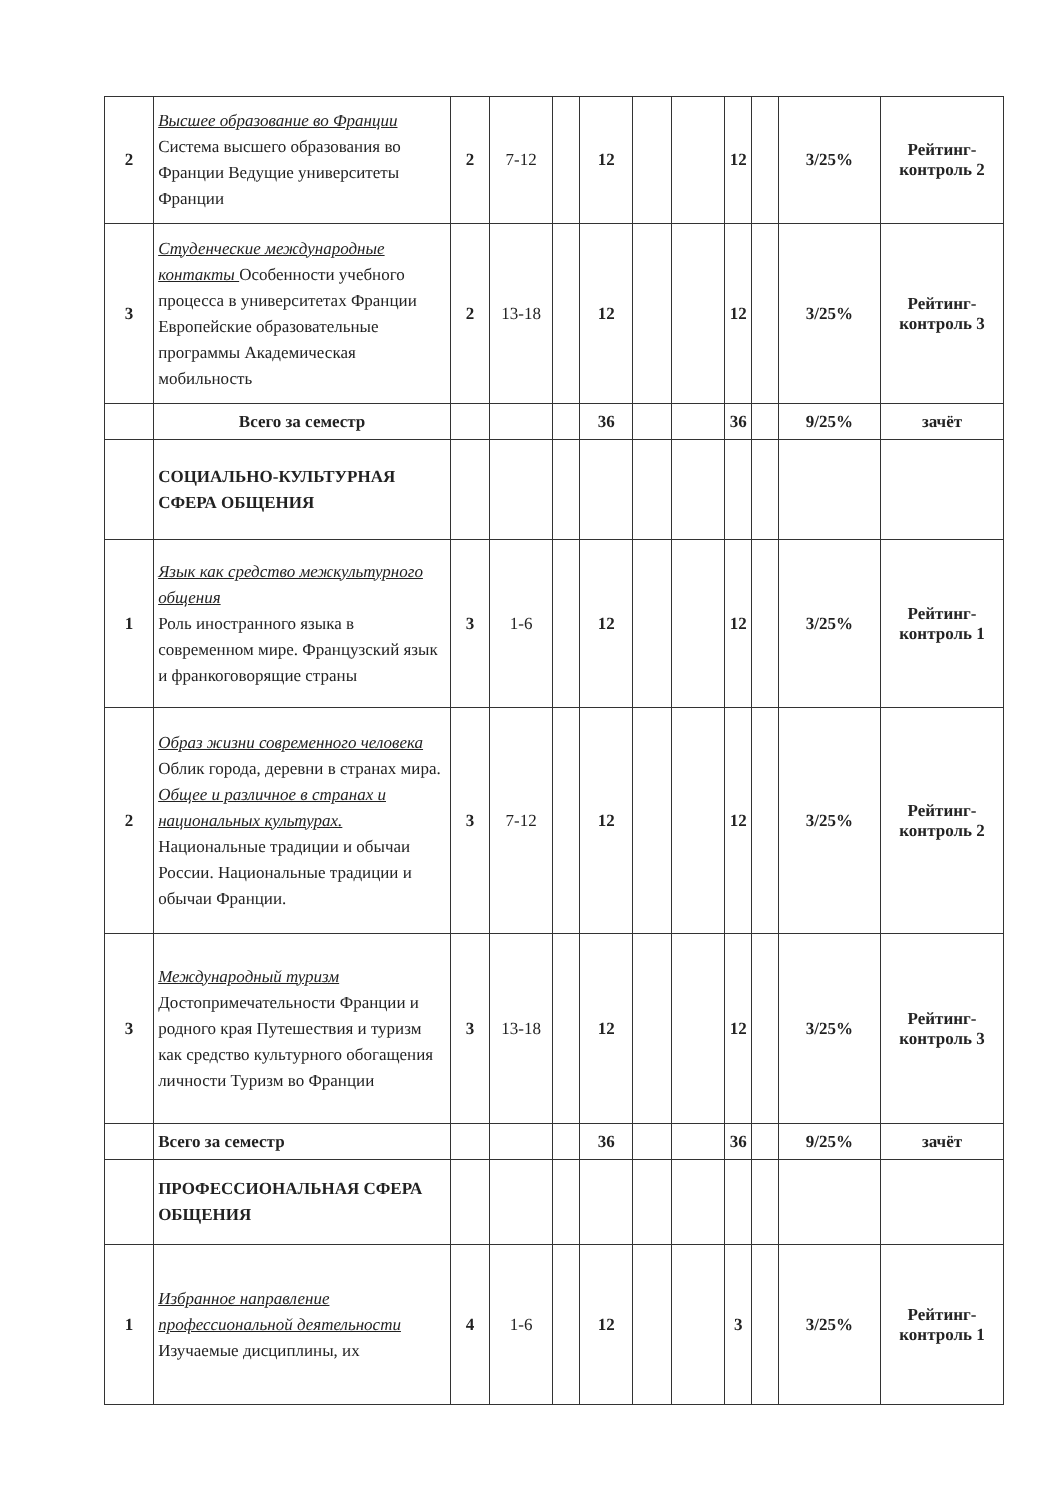| 2 | Высшее образование во Франции Система высшего образования во Франции Ведущие университеты Франции | 2 | 7-12 | | 12 | | | 12 | | 3/25% | Рейтинг-контроль 2 |
| 3 | Студенческие международные контакты Особенности учебного процесса в университетах Франции Европейские образовательные программы Академическая мобильность | 2 | 13-18 | | 12 | | | 12 | | 3/25% | Рейтинг-контроль 3 |
| | Всего за семестр | | | | 36 | | | 36 | | 9/25% | зачёт |
| | СОЦИАЛЬНО-КУЛЬТУРНАЯ СФЕРА ОБЩЕНИЯ | | | | | | | | | | |
| 1 | Язык как средство межкультурного общения Роль иностранного языка в современном мире. Французский язык и франкоговорящие страны | 3 | 1-6 | | 12 | | | 12 | | 3/25% | Рейтинг-контроль 1 |
| 2 | Образ жизни современного человека Облик города, деревни в странах мира. Общее и различное в странах и национальных культурах. Национальные традиции и обычаи России. Национальные традиции и обычаи Франции. | 3 | 7-12 | | 12 | | | 12 | | 3/25% | Рейтинг-контроль 2 |
| 3 | Международный туризм Достопримечательности Франции и родного края Путешествия и туризм как средство культурного обогащения личности Туризм во Франции | 3 | 13-18 | | 12 | | | 12 | | 3/25% | Рейтинг-контроль 3 |
| | Всего за семестр | | | | 36 | | | 36 | | 9/25% | зачёт |
| | ПРОФЕССИОНАЛЬНАЯ СФЕРА ОБЩЕНИЯ | | | | | | | | | | |
| 1 | Избранное направление профессиональной деятельности Изучаемые дисциплины, их | 4 | 1-6 | | 12 | | | 3 | | 3/25% | Рейтинг-контроль 1 |